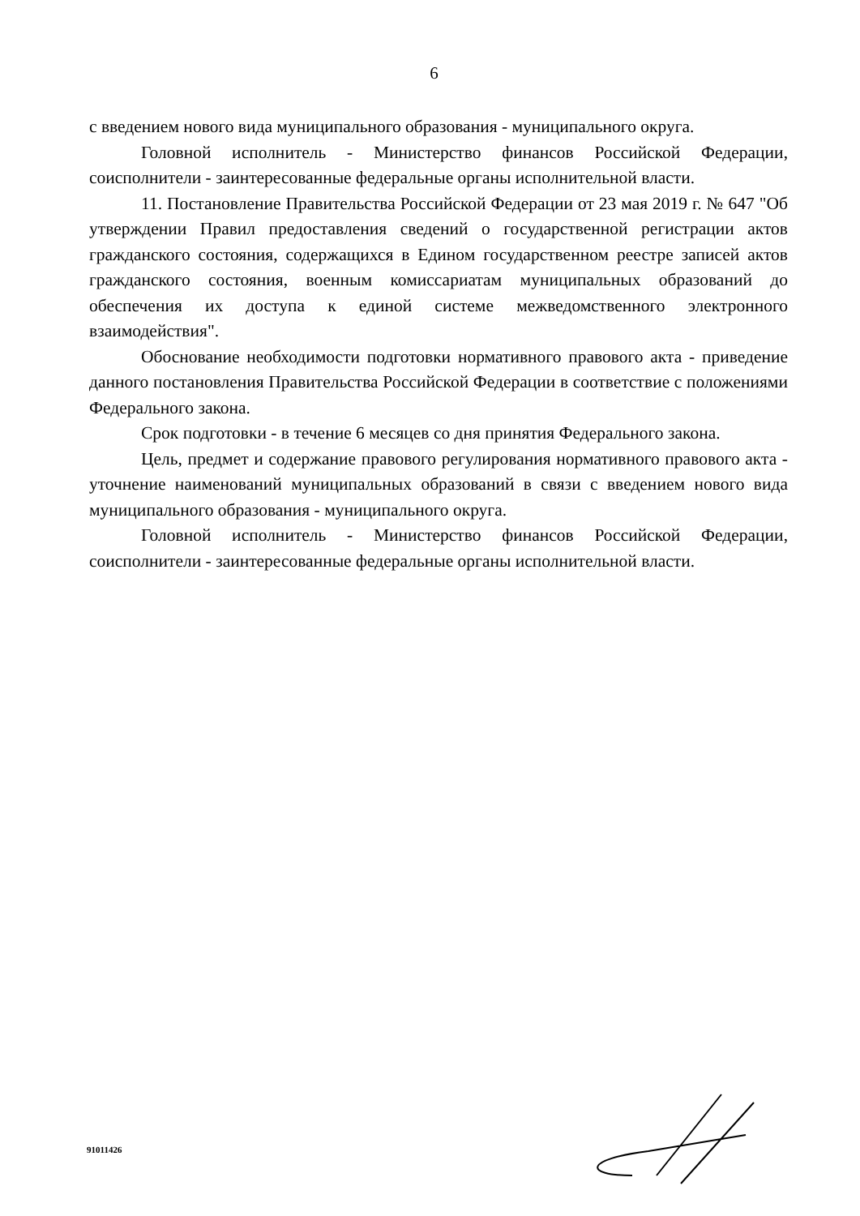6
с введением нового вида муниципального образования - муниципального округа.
Головной исполнитель - Министерство финансов Российской Федерации, соисполнители - заинтересованные федеральные органы исполнительной власти.
11. Постановление Правительства Российской Федерации от 23 мая 2019 г. № 647 "Об утверждении Правил предоставления сведений о государственной регистрации актов гражданского состояния, содержащихся в Едином государственном реестре записей актов гражданского состояния, военным комиссариатам муниципальных образований до обеспечения их доступа к единой системе межведомственного электронного взаимодействия".
Обоснование необходимости подготовки нормативного правового акта - приведение данного постановления Правительства Российской Федерации в соответствие с положениями Федерального закона.
Срок подготовки - в течение 6 месяцев со дня принятия Федерального закона.
Цель, предмет и содержание правового регулирования нормативного правового акта - уточнение наименований муниципальных образований в связи с введением нового вида муниципального образования - муниципального округа.
Головной исполнитель - Министерство финансов Российской Федерации, соисполнители - заинтересованные федеральные органы исполнительной власти.
91011426